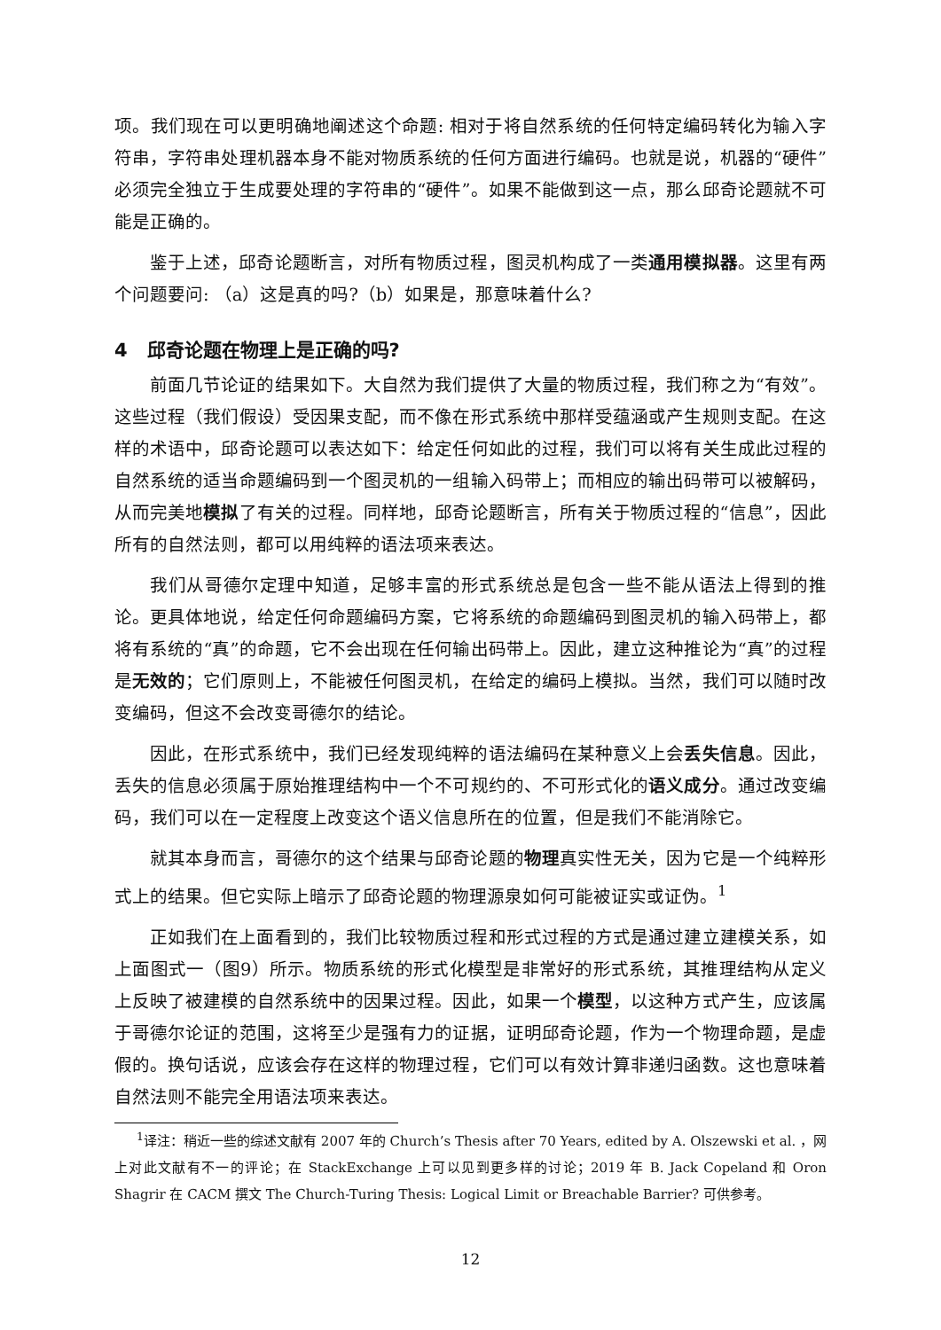项。我们现在可以更明确地阐述这个命题: 相对于将自然系统的任何特定编码转化为输入字符串，字符串处理机器本身不能对物质系统的任何方面进行编码。也就是说，机器的“硬件”必须完全独立于生成要处理的字符串的“硬件”。如果不能做到这一点，那么邱奇论题就不可能是正确的。
鉴于上述，邱奇论题断言，对所有物质过程，图灵机构成了一类通用模拟器。这里有两个问题要问: （a）这是真的吗?（b）如果是，那意味着什么?
4 邱奇论题在物理上是正确的吗?
前面几节论证的结果如下。大自然为我们提供了大量的物质过程，我们称之为“有效”。这些过程（我们假设）受因果支配，而不像在形式系统中那样受蕴涵或产生规则支配。在这样的术语中，邱奇论题可以表达如下：给定任何如此的过程，我们可以将有关生成此过程的自然系统的适当命题编码到一个图灵机的一组输入码带上；而相应的输出码带可以被解码，从而完美地模拟了有关的过程。同样地，邱奇论题断言，所有关于物质过程的“信息”，因此所有的自然法则，都可以用纯粹的语法项来表达。
我们从哥德尔定理中知道，足够丰富的形式系统总是包含一些不能从语法上得到的推论。更具体地说，给定任何命题编码方案，它将系统的命题编码到图灵机的输入码带上，都将有系统的“真”的命题，它不会出现在任何输出码带上。因此，建立这种推论为“真”的过程是无效的；它们原则上，不能被任何图灵机，在给定的编码上模拟。当然，我们可以随时改变编码，但这不会改变哥德尔的结论。
因此，在形式系统中，我们已经发现纯粹的语法编码在某种意义上会丢失信息。因此，丢失的信息必须属于原始推理结构中一个不可规约的、不可形式化的语义成分。通过改变编码，我们可以在一定程度上改变这个语义信息所在的位置，但是我们不能消除它。
就其本身而言，哥德尔的这个结果与邱奇论题的物理真实性无关，因为它是一个纯粹形式上的结果。但它实际上暗示了邱奇论题的物理源泉如何可能被证实或证伪。<sup>1</sup>
正如我们在上面看到的，我们比较物质过程和形式过程的方式是通过建立建模关系，如上面图式一（图9）所示。物质系统的形式化模型是非常好的形式系统，其推理结构从定义上反映了被建模的自然系统中的因果过程。因此，如果一个模型，以这种方式产生，应该属于哥德尔论证的范围，这将至少是强有力的证据，证明邱奇论题，作为一个物理命题，是虚假的。换句话说，应该会存在这样的物理过程，它们可以有效计算非递归函数。这也意味着自然法则不能完全用语法项来表达。
<sup>1</sup> 译注：稍近一些的综述文献有 2007 年的 Church’s Thesis after 70 Years, edited by A. Olszewski et al. ，网上对此文献有不一的评论；在 StackExchange 上可以见到更多样的讨论；2019 年 B. Jack Copeland 和 Oron Shagrir 在 CACM 撰文 The Church-Turing Thesis: Logical Limit or Breachable Barrier? 可供参考。
12